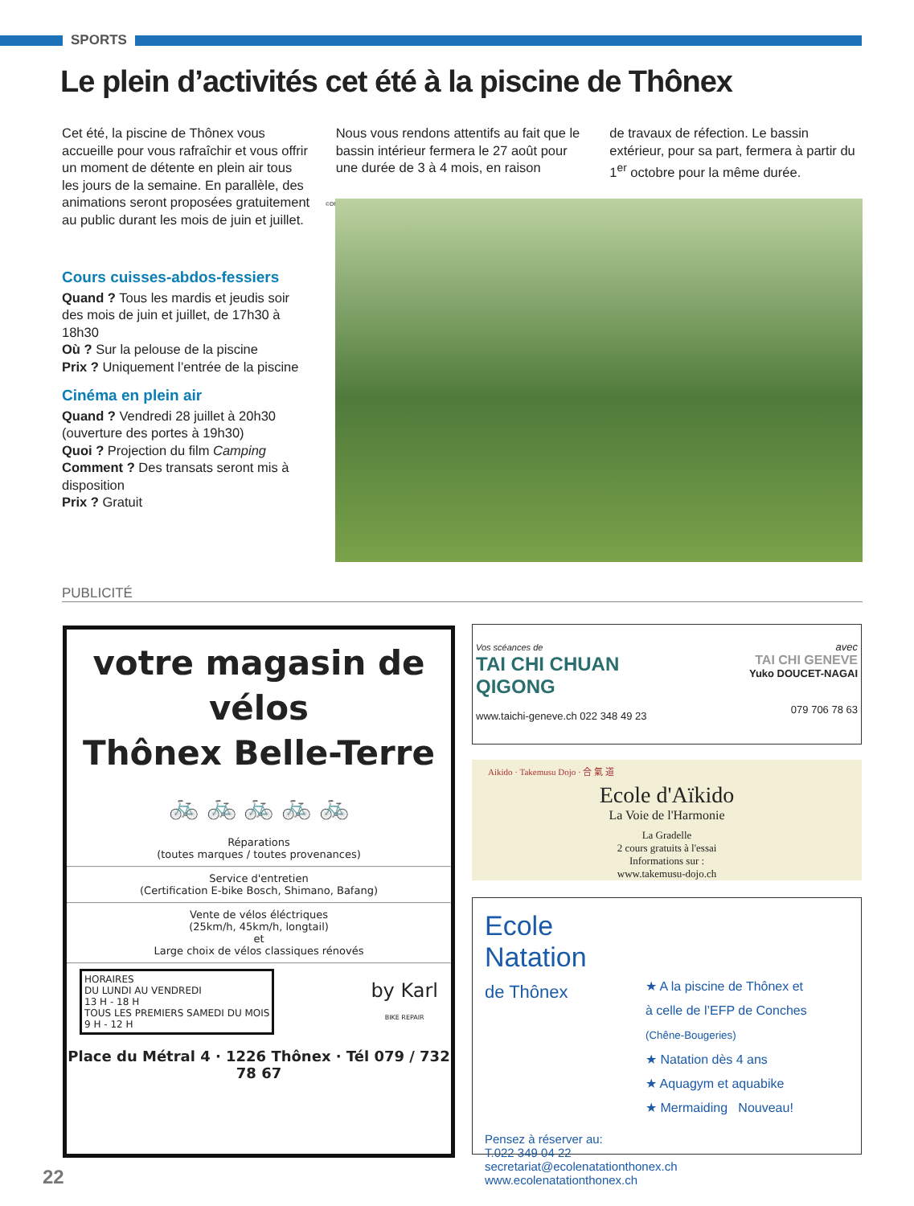SPORTS
Le plein d’activités cet été à la piscine de Thônex
Cet été, la piscine de Thônex vous accueille pour vous rafraîchir et vous offrir un moment de détente en plein air tous les jours de la semaine. En parallèle, des animations seront proposées gratuitement au public durant les mois de juin et juillet.
Nous vous rendons attentifs au fait que le bassin intérieur fermera le 27 août pour une durée de 3 à 4 mois, en raison
de travaux de réfection. Le bassin extérieur, pour sa part, fermera à partir du 1<sup>er</sup> octobre pour la même durée.
Cours cuisses-abdos-fessiers
Quand ? Tous les mardis et jeudis soir des mois de juin et juillet, de 17h30 à 18h30
Où ? Sur la pelouse de la piscine
Prix ? Uniquement l’entrée de la piscine
Cinéma en plein air
Quand ? Vendredi 28 juillet à 20h30 (ouverture des portes à 19h30)
Quoi ? Projection du film Camping
Comment ? Des transats seront mis à disposition
Prix ? Gratuit
©DR
PUBLICITÉ
votre magasin de
vélos
Thônex Belle-Terre
🚲 🚲 🚲 🚲 🚲
Réparations
(toutes marques / toutes provenances)
Service d'entretien
(Certification E-bike Bosch, Shimano, Bafang)
Vente de vélos éléctriques
(25km/h, 45km/h, longtail)
et
Large choix de vélos classiques rénovés
HORAIRES
DU LUNDI AU VENDREDI
13 H - 18 H
TOUS LES PREMIERS SAMEDI DU MOIS
9 H - 12 H
by Karl
BIKE REPAIR
Place du Métral 4 · 1226 Thônex · Tél 079 / 732 78 67
Vos scéances de
TAI CHI CHUAN
QIGONG
www.taichi-geneve.ch 022 348 49 23
avec
TAI CHI GENEVE
Yuko DOUCET-NAGAI
079 706 78 63
Aikido · Takemusu Dojo · 合 氣 道
Ecole d'Aïkido
La Voie de l'Harmonie
La Gradelle
2 cours gratuits à l'essai
Informations sur :
www.takemusu-dojo.ch
Ecole
Natation
de Thônex
★ A la piscine de Thônex et
à celle de l’EFP de Conches
(Chêne-Bougeries)
★ Natation dès 4 ans
★ Aquagym et aquabike
★ Mermaiding Nouveau!
Pensez à réserver au:
T.022 349 04 22
secretariat@ecolenatationthonex.ch www.ecolenatationthonex.ch
22